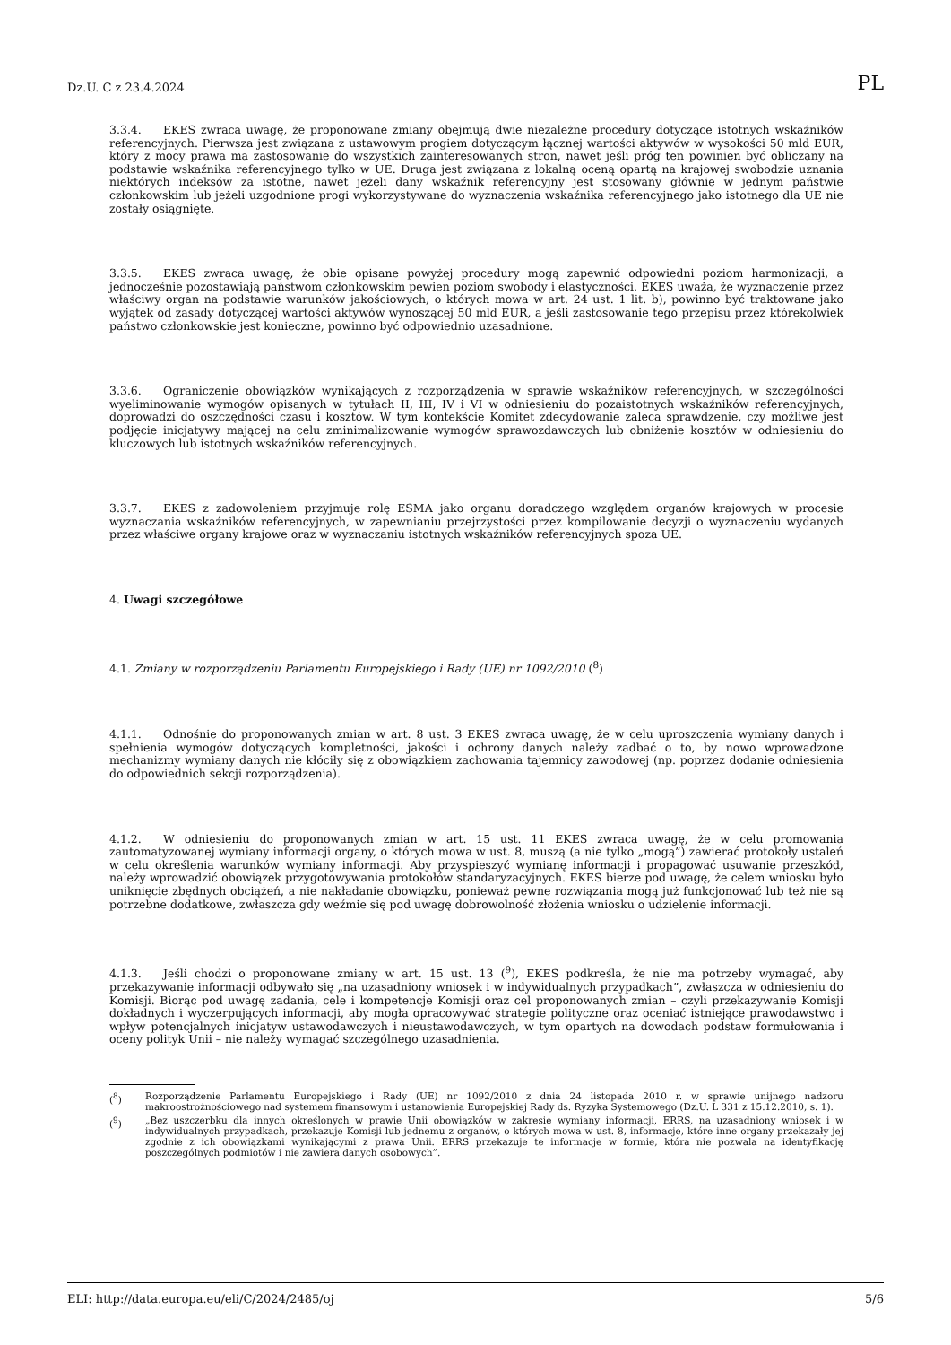Dz.U. C z 23.4.2024 PL
3.3.4. EKES zwraca uwagę, że proponowane zmiany obejmują dwie niezależne procedury dotyczące istotnych wskaźników referencyjnych. Pierwsza jest związana z ustawowym progiem dotyczącym łącznej wartości aktywów w wysokości 50 mld EUR, który z mocy prawa ma zastosowanie do wszystkich zainteresowanych stron, nawet jeśli próg ten powinien być obliczany na podstawie wskaźnika referencyjnego tylko w UE. Druga jest związana z lokalną oceną opartą na krajowej swobodzie uznania niektórych indeksów za istotne, nawet jeżeli dany wskaźnik referencyjny jest stosowany głównie w jednym państwie członkowskim lub jeżeli uzgodnione progi wykorzystywane do wyznaczenia wskaźnika referencyjnego jako istotnego dla UE nie zostały osiągnięte.
3.3.5. EKES zwraca uwagę, że obie opisane powyżej procedury mogą zapewnić odpowiedni poziom harmonizacji, a jednocześnie pozostawiają państwom członkowskim pewien poziom swobody i elastyczności. EKES uważa, że wyznaczenie przez właściwy organ na podstawie warunków jakościowych, o których mowa w art. 24 ust. 1 lit. b), powinno być traktowane jako wyjątek od zasady dotyczącej wartości aktywów wynoszącej 50 mld EUR, a jeśli zastosowanie tego przepisu przez którekolwiek państwo członkowskie jest konieczne, powinno być odpowiednio uzasadnione.
3.3.6. Ograniczenie obowiązków wynikających z rozporządzenia w sprawie wskaźników referencyjnych, w szczególności wyeliminowanie wymogów opisanych w tytułach II, III, IV i VI w odniesieniu do pozaistotnych wskaźników referencyjnych, doprowadzi do oszczędności czasu i kosztów. W tym kontekście Komitet zdecydowanie zaleca sprawdzenie, czy możliwe jest podjęcie inicjatywy mającej na celu zminimalizowanie wymogów sprawozdawczych lub obniżenie kosztów w odniesieniu do kluczowych lub istotnych wskaźników referencyjnych.
3.3.7. EKES z zadowoleniem przyjmuje rolę ESMA jako organu doradczego względem organów krajowych w procesie wyznaczania wskaźników referencyjnych, w zapewnianiu przejrzystości przez kompilowanie decyzji o wyznaczeniu wydanych przez właściwe organy krajowe oraz w wyznaczaniu istotnych wskaźników referencyjnych spoza UE.
4. Uwagi szczegółowe
4.1. Zmiany w rozporządzeniu Parlamentu Europejskiego i Rady (UE) nr 1092/2010 (<sup>8</sup>)
4.1.1. Odnośnie do proponowanych zmian w art. 8 ust. 3 EKES zwraca uwagę, że w celu uproszczenia wymiany danych i spełnienia wymogów dotyczących kompletności, jakości i ochrony danych należy zadbać o to, by nowo wprowadzone mechanizmy wymiany danych nie kłóciły się z obowiązkiem zachowania tajemnicy zawodowej (np. poprzez dodanie odniesienia do odpowiednich sekcji rozporządzenia).
4.1.2. W odniesieniu do proponowanych zmian w art. 15 ust. 11 EKES zwraca uwagę, że w celu promowania zautomatyzowanej wymiany informacji organy, o których mowa w ust. 8, muszą (a nie tylko „mogą”) zawierać protokoły ustaleń w celu określenia warunków wymiany informacji. Aby przyspieszyć wymianę informacji i propagować usuwanie przeszkód, należy wprowadzić obowiązek przygotowywania protokołów standaryzacyjnych. EKES bierze pod uwagę, że celem wniosku było uniknięcie zbędnych obciążeń, a nie nakładanie obowiązku, ponieważ pewne rozwiązania mogą już funkcjonować lub też nie są potrzebne dodatkowe, zwłaszcza gdy weźmie się pod uwagę dobrowolność złożenia wniosku o udzielenie informacji.
4.1.3. Jeśli chodzi o proponowane zmiany w art. 15 ust. 13 (<sup>9</sup>), EKES podkreśla, że nie ma potrzeby wymagać, aby przekazywanie informacji odbywało się „na uzasadniony wniosek i w indywidualnych przypadkach”, zwłaszcza w odniesieniu do Komisji. Biorąc pod uwagę zadania, cele i kompetencje Komisji oraz cel proponowanych zmian – czyli przekazywanie Komisji dokładnych i wyczerpujących informacji, aby mogła opracowywać strategie polityczne oraz oceniać istniejące prawodawstwo i wpływ potencjalnych inicjatyw ustawodawczych i nieustawodawczych, w tym opartych na dowodach podstaw formułowania i oceny polityk Unii – nie należy wymagać szczególnego uzasadnienia.
(<sup>8</sup>) Rozporządzenie Parlamentu Europejskiego i Rady (UE) nr 1092/2010 z dnia 24 listopada 2010 r. w sprawie unijnego nadzoru makroostrożnościowego nad systemem finansowym i ustanowienia Europejskiej Rady ds. Ryzyka Systemowego (Dz.U. L 331 z 15.12.2010, s. 1).
(<sup>9</sup>) „Bez uszczerbku dla innych określonych w prawie Unii obowiązków w zakresie wymiany informacji, ERRS, na uzasadniony wniosek i w indywidualnych przypadkach, przekazuje Komisji lub jednemu z organów, o których mowa w ust. 8, informacje, które inne organy przekazały jej zgodnie z ich obowiązkami wynikającymi z prawa Unii. ERRS przekazuje te informacje w formie, która nie pozwala na identyfikację poszczególnych podmiotów i nie zawiera danych osobowych”.
ELI: http://data.europa.eu/eli/C/2024/2485/oj 5/6